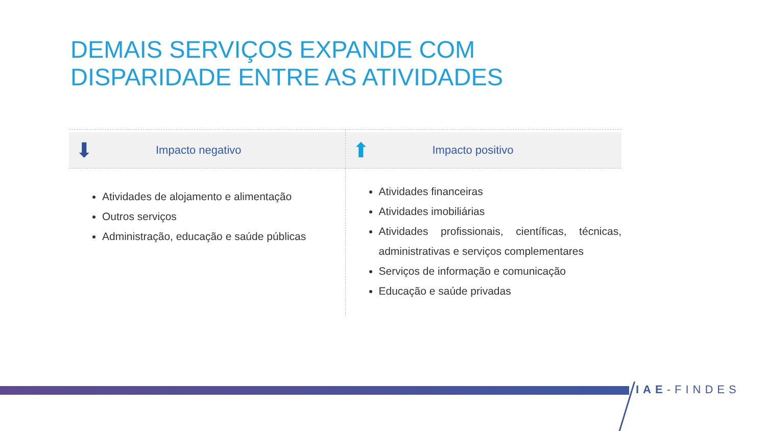DEMAIS SERVIÇOS EXPANDE COM DISPARIDADE ENTRE AS ATIVIDADES
⬇ Impacto negativo
Atividades de alojamento e alimentação
Outros serviços
Administração, educação e saúde públicas
⬆ Impacto positivo
Atividades financeiras
Atividades imobiliárias
Atividades profissionais, científicas, técnicas, administrativas e serviços complementares
Serviços de informação e comunicação
Educação e saúde privadas
IAE-FINDES